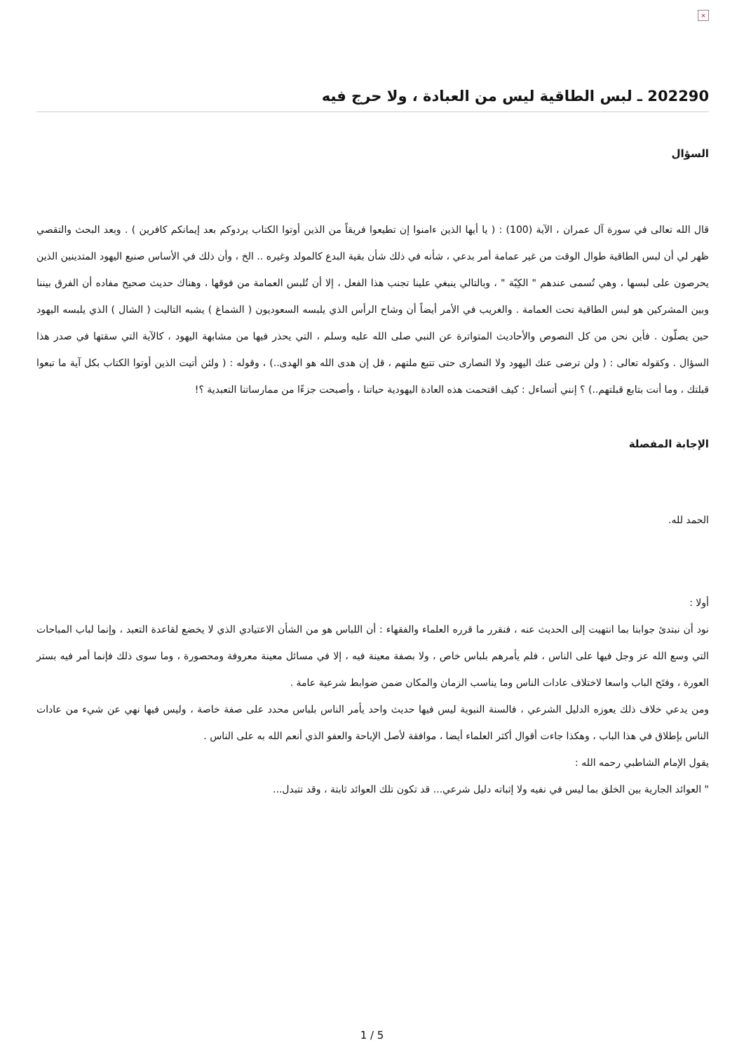×
202290 ـ لبس الطاقية ليس من العبادة ، ولا حرج فيه
السؤال
قال الله تعالى في سورة آل عمران ، الآية (100) : ( يا أيها الذين ءامنوا إن تطيعوا فريقاً من الذين أوتوا الكتاب يردوكم بعد إيمانكم كافرين ) . وبعد البحث والتقصي ظهر لي أن لبس الطاقية طوال الوقت من غير عمامة أمر بدعي ، شأنه في ذلك شأن بقية البدع كالمولد وغيره .. الخ ، وأن ذلك في الأساس صنيع اليهود المتدينين الذين يحرصون على لبسها ، وهي تُسمى عندهم " الكِبّة " ، وبالتالي ينبغي علينا تجنب هذا الفعل ، إلا أن تُلبس العمامة من فوقها ، وهناك حديث صحيح مفاده أن الفرق بيننا وبين المشركين هو لبس الطاقية تحت العمامة . والغريب في الأمر أيضاً أن وشاح الرأس الذي يلبسه السعوديون ( الشماغ ) يشبه التاليت ( الشال ) الذي يلبسه اليهود حين يصلّون . فأين نحن من كل النصوص والأحاديث المتواترة عن النبي صلى الله عليه وسلم ، التي يحذر فيها من مشابهة اليهود ، كالآية التي سقتها في صدر هذا السؤال . وكقوله تعالى : ( ولن ترضى عنك اليهود ولا النصارى حتى تتبع ملتهم ، قل إن هدى الله هو الهدى..) ، وقوله : ( ولئن أتيت الذين أوتوا الكتاب بكل آية ما تبعوا قبلتك ، وما أنت بتابع قبلتهم..) ؟ إنني أتساءل : كيف اقتحمت هذه العادة اليهودية حياتنا ، وأصبحت جزءًا من ممارساتنا التعبدية ؟!
الإجابة المفصلة
الحمد لله.
أولا :
نود أن نبتدئ جوابنا بما انتهيت إلى الحديث عنه ، فنقرر ما قرره العلماء والفقهاء : أن اللباس هو من الشأن الاعتيادي الذي لا يخضع لقاعدة التعبد ، وإنما لباب المباحات التي وسع الله عز وجل فيها على الناس ، فلم يأمرهم بلباس خاص ، ولا بصفة معينة فيه ، إلا في مسائل معينة معروفة ومحصورة ، وما سوى ذلك فإنما أمر فيه بستر العورة ، وفتَح الباب واسعا لاختلاف عادات الناس وما يناسب الزمان والمكان ضمن ضوابط شرعية عامة .
ومن يدعي خلاف ذلك يعوزه الدليل الشرعي ، فالسنة النبوية ليس فيها حديث واحد يأمر الناس بلباس محدد على صفة خاصة ، وليس فيها نهي عن شيء من عادات الناس بإطلاق في هذا الباب ، وهكذا جاءت أقوال أكثر العلماء أيضا ، موافقة لأصل الإباحة والعفو الذي أنعم الله به على الناس .
يقول الإمام الشاطبي رحمه الله :
" العوائد الجارية بين الخلق بما ليس في نفيه ولا إثباته دليل شرعي... قد تكون تلك العوائد ثابتة ، وقد تتبدل...
1 / 5